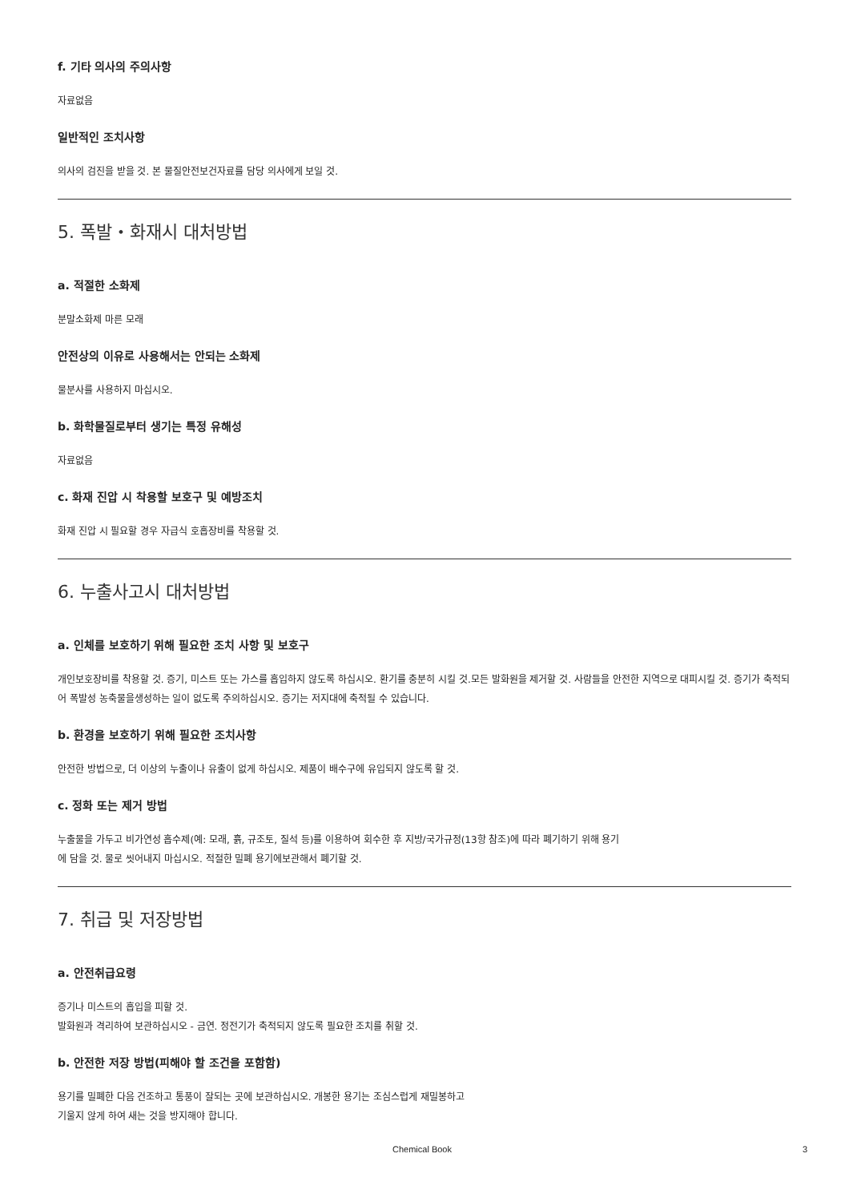f. 기타 의사의 주의사항
자료없음
일반적인 조치사항
의사의 검진을 받을 것. 본 물질안전보건자료를 담당 의사에게 보일 것.
5. 폭발・화재시 대처방법
a. 적절한 소화제
분말소화제 마른 모래
안전상의 이유로 사용해서는 안되는 소화제
물분사를 사용하지 마십시오.
b. 화학물질로부터 생기는 특정 유해성
자료없음
c. 화재 진압 시 착용할 보호구 및 예방조치
화재 진압 시 필요할 경우 자급식 호흡장비를 착용할 것.
6. 누출사고시 대처방법
a. 인체를 보호하기 위해 필요한 조치 사항 및 보호구
개인보호장비를 착용할 것. 증기, 미스트 또는 가스를 흡입하지 않도록 하십시오. 환기를 충분히 시킬 것.모든 발화원을 제거할 것. 사람들을 안전한 지역으로 대피시킬 것. 증기가 축적되어 폭발성 농축물을생성하는 일이 없도록 주의하십시오. 증기는 저지대에 축적될 수 있습니다.
b. 환경을 보호하기 위해 필요한 조치사항
안전한 방법으로, 더 이상의 누출이나 유출이 없게 하십시오. 제품이 배수구에 유입되지 않도록 할 것.
c. 정화 또는 제거 방법
누출물을 가두고 비가연성 흡수제(예: 모래, 흙, 규조토, 질석 등)를 이용하여 회수한 후 지방/국가규정(13항 참조)에 따라 폐기하기 위해 용기
에 담을 것. 물로 씻어내지 마십시오. 적절한 밀폐 용기에보관해서 폐기할 것.
7. 취급 및 저장방법
a. 안전취급요령
증기나 미스트의 흡입을 피할 것.
발화원과 격리하여 보관하십시오 - 금연. 정전기가 축적되지 않도록 필요한 조치를 취할 것.
b. 안전한 저장 방법(피해야 할 조건을 포함함)
용기를 밀폐한 다음 건조하고 통풍이 잘되는 곳에 보관하십시오. 개봉한 용기는 조심스럽게 재밀봉하고
기울지 않게 하여 새는 것을 방지해야 합니다.
Chemical Book 3